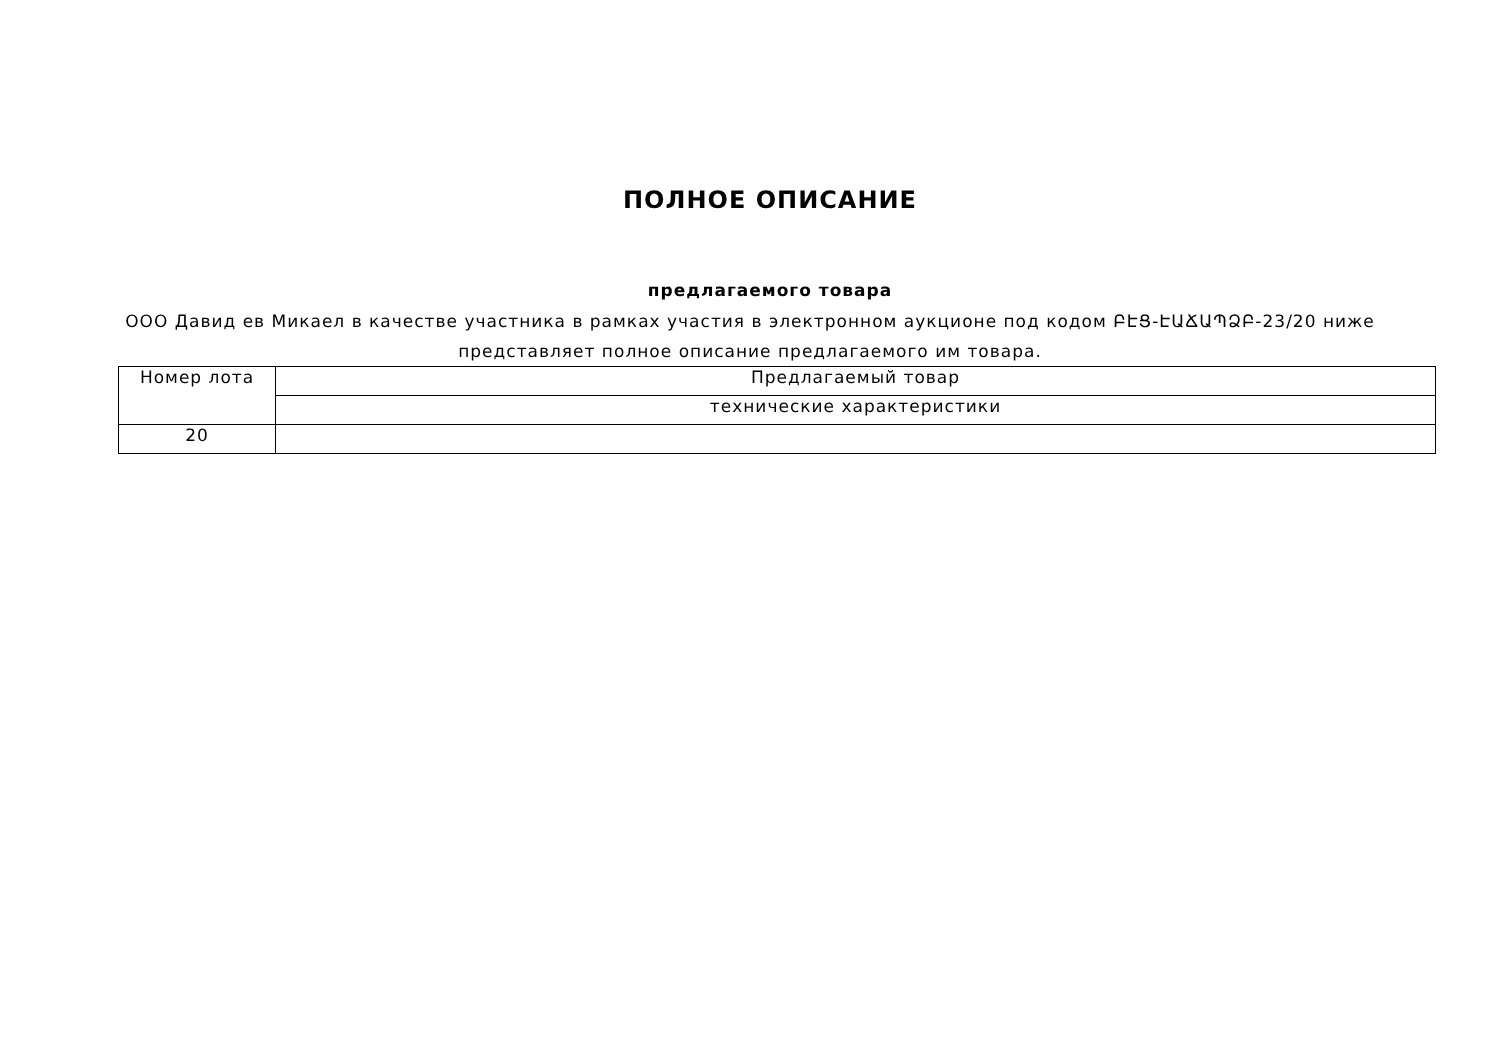ПОЛНОЕ ОПИСАНИЕ
предлагаемого товара
ООО Давид ев Микаел в качестве участника в рамках участия в электронном аукционе под кодом ԲԷՑ-ԷԱՃԱՊՁԲ-23/20 ниже представляет полное описание предлагаемого им товара.
| Номер лота | Предлагаемый товар |
| | технические характеристики |
| 20 | |